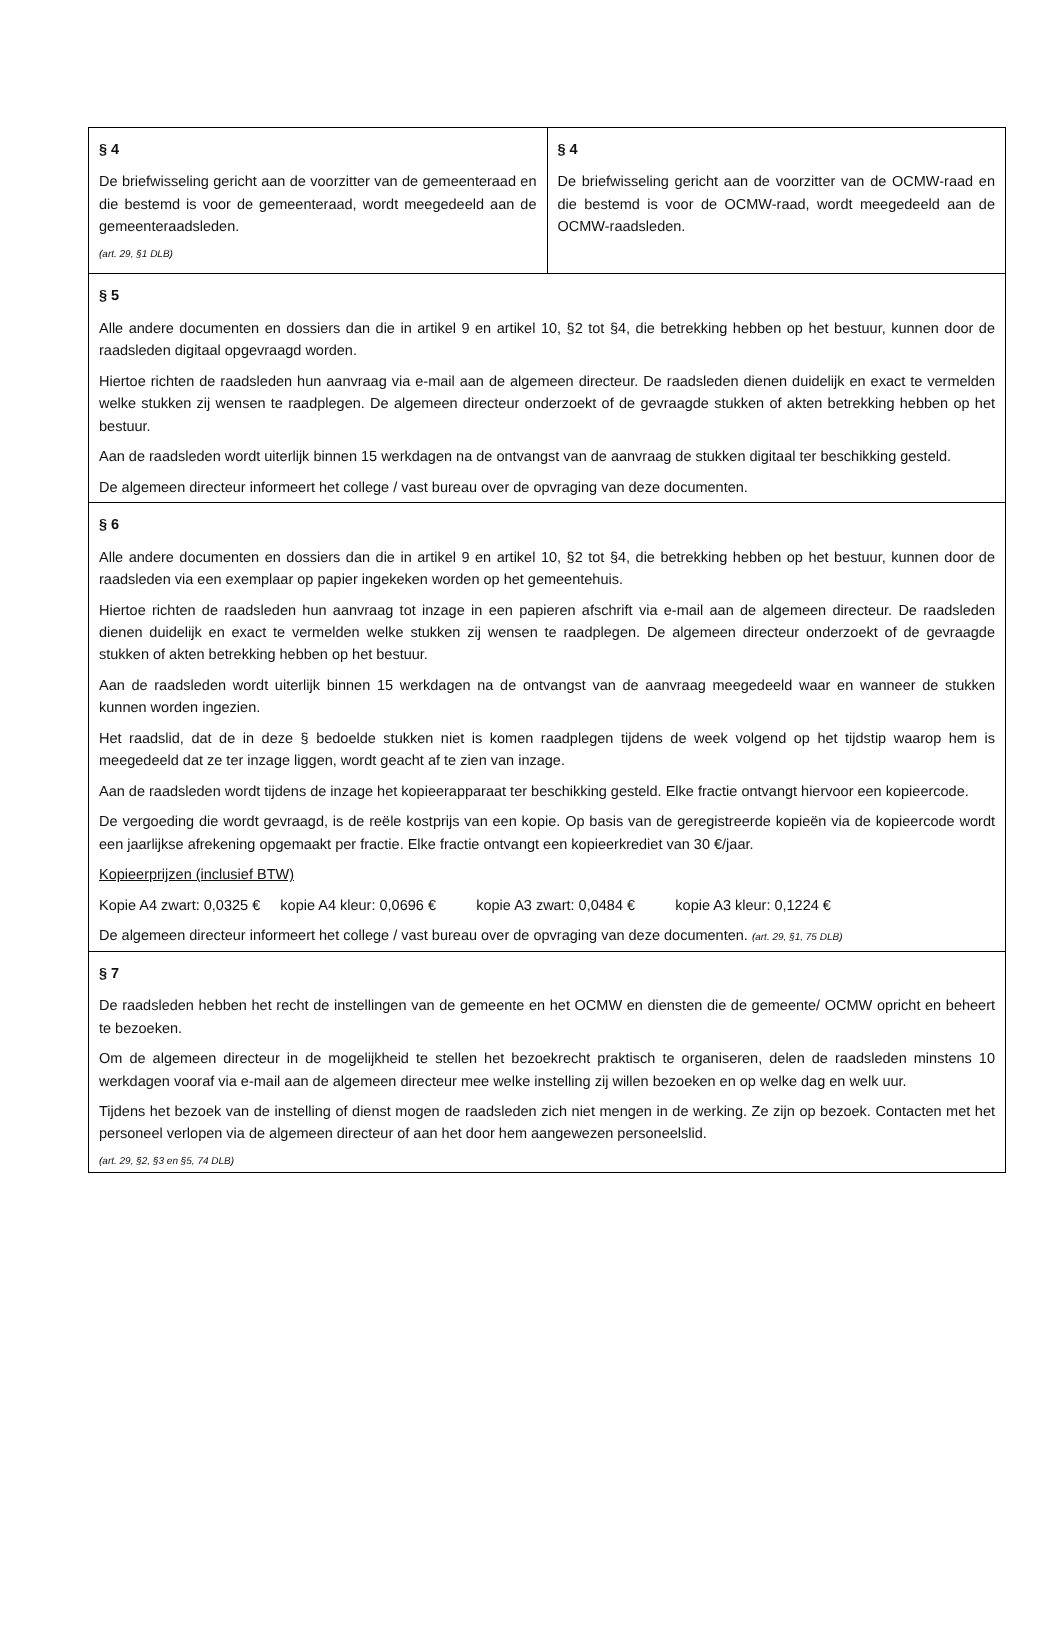| § 4 De briefwisseling gericht aan de voorzitter van de gemeenteraad en die bestemd is voor de gemeenteraad, wordt meegedeeld aan de gemeenteraadsleden. (art. 29, §1 DLB) | § 4 De briefwisseling gericht aan de voorzitter van de OCMW-raad en die bestemd is voor de OCMW-raad, wordt meegedeeld aan de OCMW-raadsleden. |
| § 5 Alle andere documenten en dossiers dan die in artikel 9 en artikel 10, §2 tot §4, die betrekking hebben op het bestuur, kunnen door de raadsleden digitaal opgevraagd worden. Hiertoe richten de raadsleden hun aanvraag via e-mail aan de algemeen directeur. De raadsleden dienen duidelijk en exact te vermelden welke stukken zij wensen te raadplegen. De algemeen directeur onderzoekt of de gevraagde stukken of akten betrekking hebben op het bestuur. Aan de raadsleden wordt uiterlijk binnen 15 werkdagen na de ontvangst van de aanvraag de stukken digitaal ter beschikking gesteld. De algemeen directeur informeert het college / vast bureau over de opvraging van deze documenten. | |
| § 6 Alle andere documenten en dossiers dan die in artikel 9 en artikel 10, §2 tot §4, die betrekking hebben op het bestuur, kunnen door de raadsleden via een exemplaar op papier ingekeken worden op het gemeentehuis. Hiertoe richten de raadsleden hun aanvraag tot inzage in een papieren afschrift via e-mail aan de algemeen directeur. De raadsleden dienen duidelijk en exact te vermelden welke stukken zij wensen te raadplegen. De algemeen directeur onderzoekt of de gevraagde stukken of akten betrekking hebben op het bestuur. Aan de raadsleden wordt uiterlijk binnen 15 werkdagen na de ontvangst van de aanvraag meegedeeld waar en wanneer de stukken kunnen worden ingezien. Het raadslid, dat de in deze § bedoelde stukken niet is komen raadplegen tijdens de week volgend op het tijdstip waarop hem is meegedeeld dat ze ter inzage liggen, wordt geacht af te zien van inzage. Aan de raadsleden wordt tijdens de inzage het kopieerapparaat ter beschikking gesteld. Elke fractie ontvangt hiervoor een kopieercode. De vergoeding die wordt gevraagd, is de reële kostprijs van een kopie. Op basis van de geregistreerde kopieën via de kopieercode wordt een jaarlijkse afrekening opgemaakt per fractie. Elke fractie ontvangt een kopieerkrediet van 30 €/jaar. Kopieerprijzen (inclusief BTW) Kopie A4 zwart: 0,0325 € kopie A4 kleur: 0,0696 € kopie A3 zwart: 0,0484 € kopie A3 kleur: 0,1224 € De algemeen directeur informeert het college / vast bureau over de opvraging van deze documenten. (art. 29, §1, 75 DLB) | |
| § 7 De raadsleden hebben het recht de instellingen van de gemeente en het OCMW en diensten die de gemeente/ OCMW opricht en beheert te bezoeken. Om de algemeen directeur in de mogelijkheid te stellen het bezoekrecht praktisch te organiseren, delen de raadsleden minstens 10 werkdagen vooraf via e-mail aan de algemeen directeur mee welke instelling zij willen bezoeken en op welke dag en welk uur. Tijdens het bezoek van de instelling of dienst mogen de raadsleden zich niet mengen in de werking. Ze zijn op bezoek. Contacten met het personeel verlopen via de algemeen directeur of aan het door hem aangewezen personeelslid. (art. 29, §2, §3 en §5, 74 DLB) | |